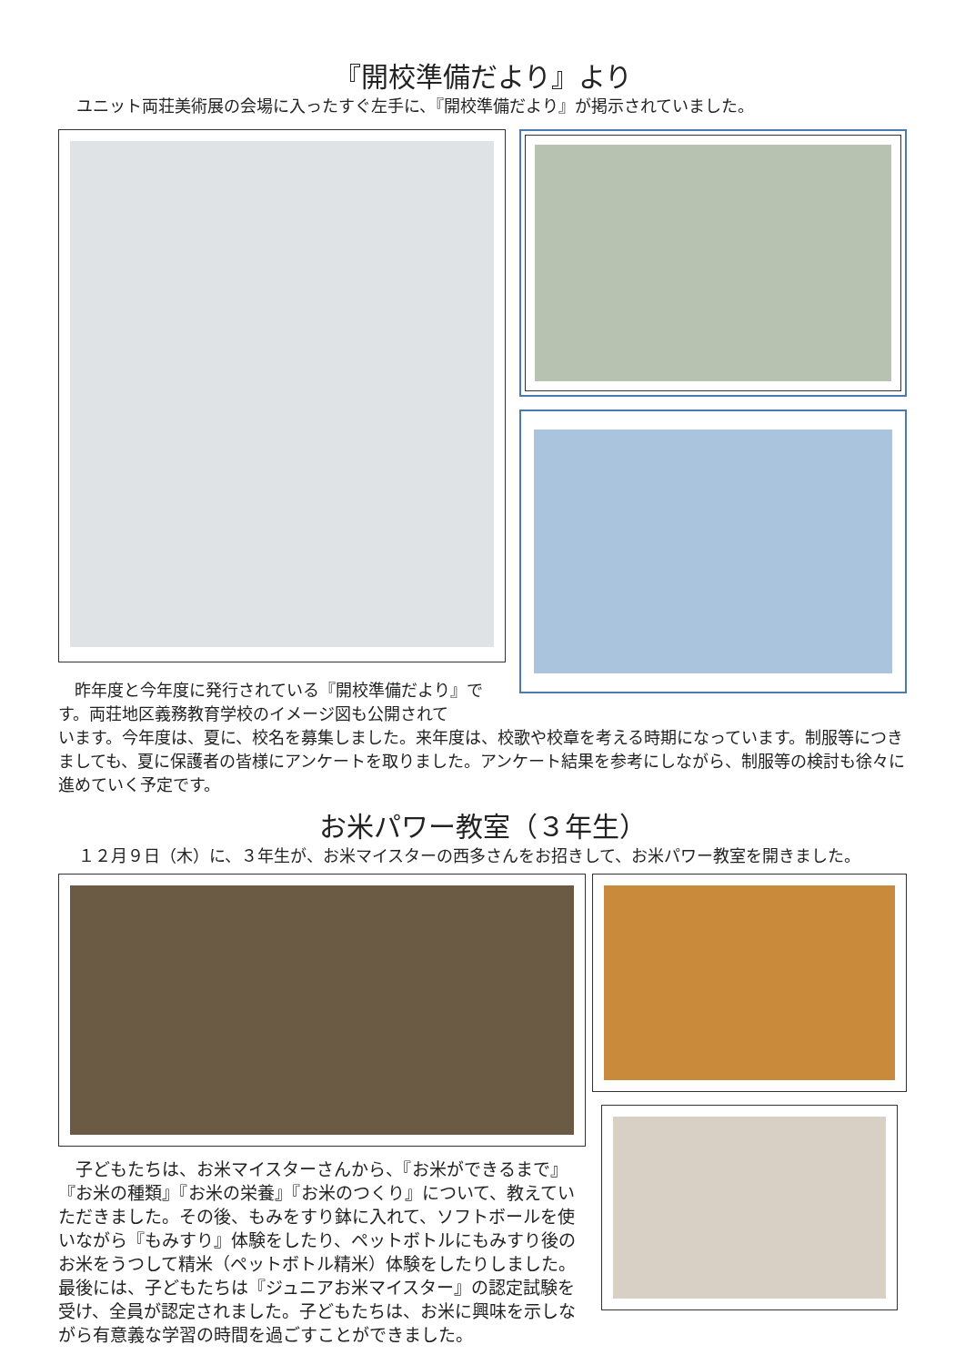『開校準備だより』より
ユニット両荘美術展の会場に入ったすぐ左手に、『開校準備だより』が掲示されていました。
　昨年度と今年度に発行されている『開校準備だより』です。両荘地区義務教育学校のイメージ図も公開されて
います。今年度は、夏に、校名を募集しました。来年度は、校歌や校章を考える時期になっています。制服等につきましても、夏に保護者の皆様にアンケートを取りました。アンケート結果を参考にしながら、制服等の検討も徐々に進めていく予定です。
お米パワー教室（３年生）
１２月９日（木）に、３年生が、お米マイスターの西多さんをお招きして、お米パワー教室を開きました。
　子どもたちは、お米マイスターさんから、『お米ができるまで』『お米の種類』『お米の栄養』『お米のつくり』について、教えていただきました。その後、もみをすり鉢に入れて、ソフトボールを使いながら『もみすり』体験をしたり、ペットボトルにもみすり後のお米をうつして精米（ペットボトル精米）体験をしたりしました。最後には、子どもたちは『ジュニアお米マイスター』の認定試験を受け、全員が認定されました。子どもたちは、お米に興味を示しながら有意義な学習の時間を過ごすことができました。